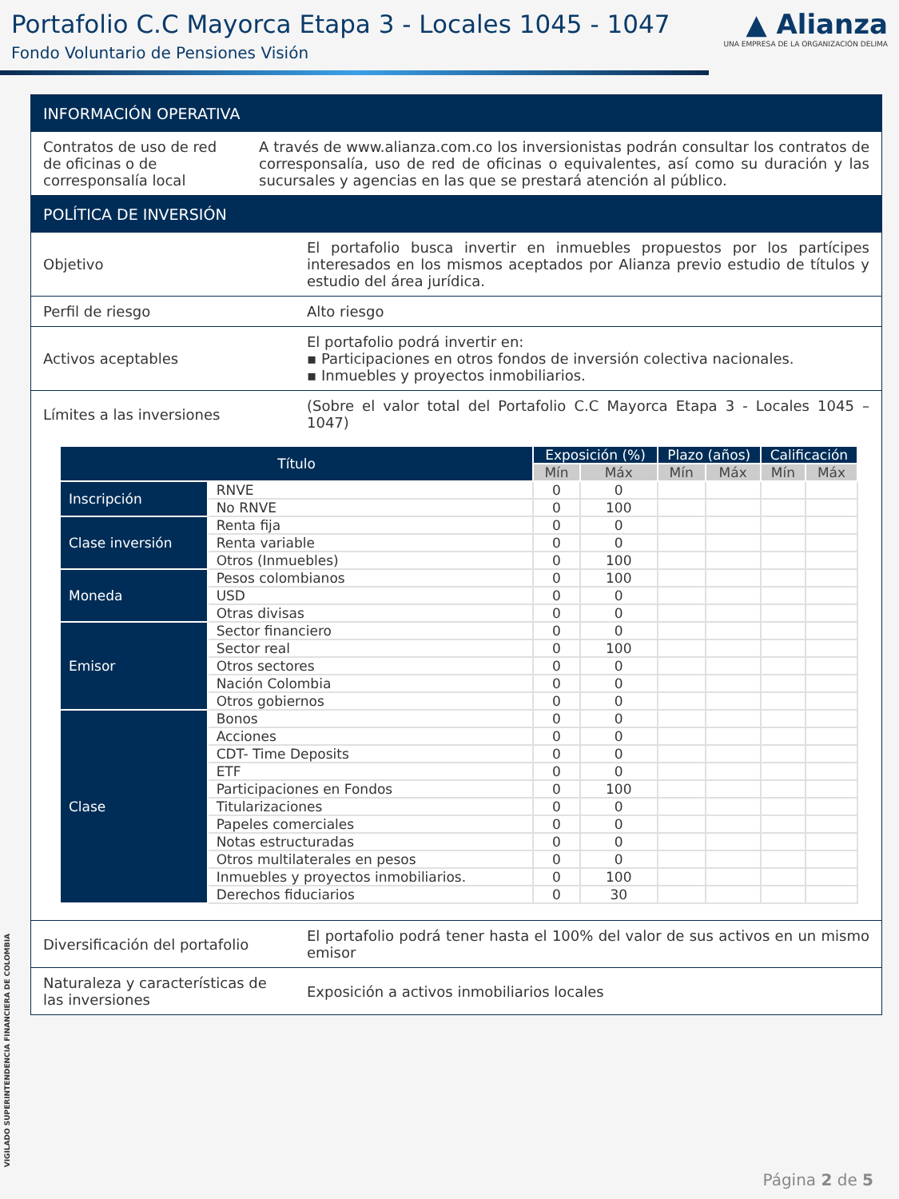Portafolio C.C Mayorca Etapa 3 - Locales 1045 - 1047
Fondo Voluntario de Pensiones Visión
▲ Alianza
UNA EMPRESA DE LA ORGANIZACIÓN DELIMA
INFORMACIÓN OPERATIVA
Contratos de uso de red de oficinas o de corresponsalía local
A través de www.alianza.com.co los inversionistas podrán consultar los contratos de corresponsalía, uso de red de oficinas o equivalentes, así como su duración y las sucursales y agencias en las que se prestará atención al público.
POLÍTICA DE INVERSIÓN
Objetivo El portafolio busca invertir en inmuebles propuestos por los partícipes interesados en los mismos aceptados por Alianza previo estudio de títulos y estudio del área jurídica.
Perfil de riesgo Alto riesgo
Activos aceptables El portafolio podrá invertir en:
▪ Participaciones en otros fondos de inversión colectiva nacionales.
▪ Inmuebles y proyectos inmobiliarios.
Límites a las inversiones (Sobre el valor total del Portafolio C.C Mayorca Etapa 3 - Locales 1045 – 1047)
| Título | | Exposición (%) | | Plazo (años) | | Calificación | |
| --- | --- | --- | --- | --- | --- | --- | --- |
| | | Mín | Máx | Mín | Máx | Mín | Máx |
| Inscripción | RNVE | 0 | 0 | | | | |
| | No RNVE | 0 | 100 | | | | |
| Clase inversión | Renta fija | 0 | 0 | | | | |
| | Renta variable | 0 | 0 | | | | |
| | Otros (Inmuebles) | 0 | 100 | | | | |
| Moneda | Pesos colombianos | 0 | 100 | | | | |
| | USD | 0 | 0 | | | | |
| | Otras divisas | 0 | 0 | | | | |
| Emisor | Sector financiero | 0 | 0 | | | | |
| | Sector real | 0 | 100 | | | | |
| | Otros sectores | 0 | 0 | | | | |
| | Nación Colombia | 0 | 0 | | | | |
| | Otros gobiernos | 0 | 0 | | | | |
| Clase | Bonos | 0 | 0 | | | | |
| | Acciones | 0 | 0 | | | | |
| | CDT- Time Deposits | 0 | 0 | | | | |
| | ETF | 0 | 0 | | | | |
| | Participaciones en Fondos | 0 | 100 | | | | |
| | Titularizaciones | 0 | 0 | | | | |
| | Papeles comerciales | 0 | 0 | | | | |
| | Notas estructuradas | 0 | 0 | | | | |
| | Otros multilaterales en pesos | 0 | 0 | | | | |
| | Inmuebles y proyectos inmobiliarios. | 0 | 100 | | | | |
| | Derechos fiduciarios | 0 | 30 | | | | |
Diversificación del portafolio
El portafolio podrá tener hasta el 100% del valor de sus activos en un mismo emisor
Naturaleza y características de las inversiones
Exposición a activos inmobiliarios locales
VIGILADO SUPERINTENDENCIA FINANCIERA DE COLOMBIA
Página 2 de 5